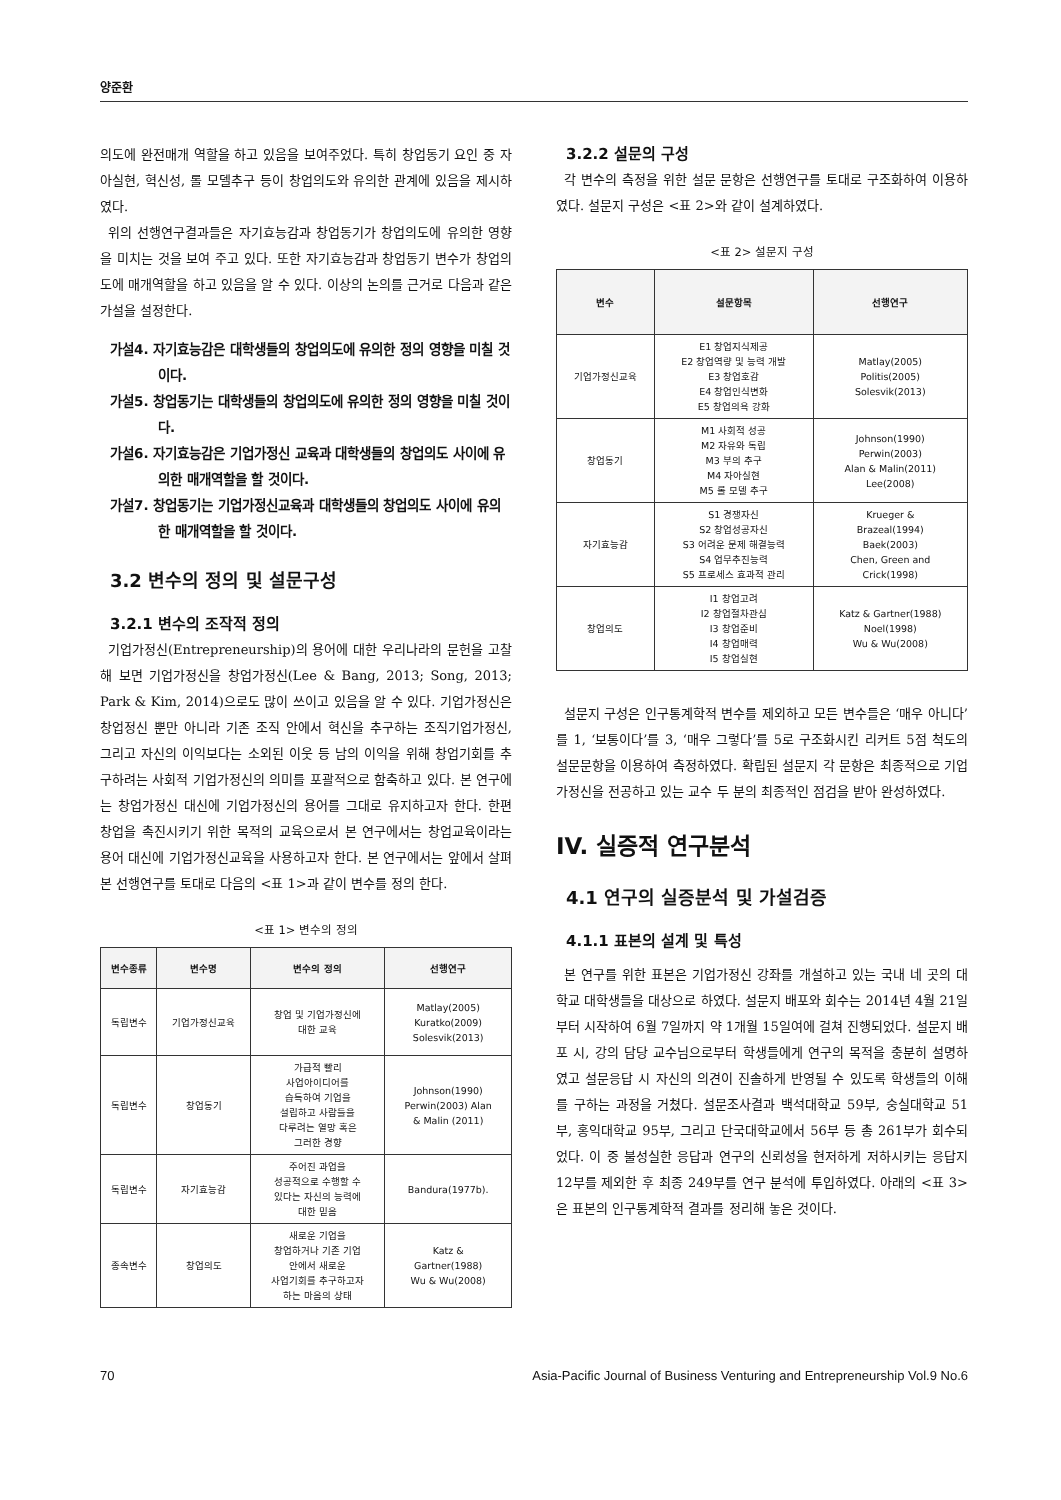양준환
의도에 완전매개 역할을 하고 있음을 보여주었다. 특히 창업동기 요인 중 자아실현, 혁신성, 롤 모델추구 등이 창업의도와 유의한 관계에 있음을 제시하였다.
위의 선행연구결과들은 자기효능감과 창업동기가 창업의도에 유의한 영향을 미치는 것을 보여 주고 있다. 또한 자기효능감과 창업동기 변수가 창업의도에 매개역할을 하고 있음을 알 수 있다. 이상의 논의를 근거로 다음과 같은 가설을 설정한다.
가설4. 자기효능감은 대학생들의 창업의도에 유의한 정의 영향을 미칠 것이다.
가설5. 창업동기는 대학생들의 창업의도에 유의한 정의 영향을 미칠 것이다.
가설6. 자기효능감은 기업가정신 교육과 대학생들의 창업의도 사이에 유의한 매개역할을 할 것이다.
가설7. 창업동기는 기업가정신교육과 대학생들의 창업의도 사이에 유의한 매개역할을 할 것이다.
3.2 변수의 정의 및 설문구성
3.2.1 변수의 조작적 정의
기업가정신(Entrepreneurship)의 용어에 대한 우리나라의 문헌을 고찰해 보면 기업가정신을 창업가정신(Lee & Bang, 2013; Song, 2013; Park & Kim, 2014)으로도 많이 쓰이고 있음을 알 수 있다. 기업가정신은 창업정신 뿐만 아니라 기존 조직 안에서 혁신을 추구하는 조직기업가정신, 그리고 자신의 이익보다는 소외된 이웃 등 남의 이익을 위해 창업기회를 추구하려는 사회적 기업가정신의 의미를 포괄적으로 함축하고 있다. 본 연구에는 창업가정신 대신에 기업가정신의 용어를 그대로 유지하고자 한다. 한편 창업을 촉진시키기 위한 목적의 교육으로서 본 연구에서는 창업교육이라는 용어 대신에 기업가정신교육을 사용하고자 한다. 본 연구에서는 앞에서 살펴본 선행연구를 토대로 다음의 <표 1>과 같이 변수를 정의 한다.
<표 1> 변수의 정의
| 변수종류 | 변수명 | 변수의 정의 | 선행연구 |
| --- | --- | --- | --- |
| 독립변수 | 기업가정신교육 | 창업 및 기업가정신에 대한 교육 | Matlay(2005) Kuratko(2009) Solesvik(2013) |
| 독립변수 | 창업동기 | 가급적 빨리 사업아이디어를 습득하여 기업을 설립하고 사람들을 다루려는 열망 혹은 그러한 경향 | Johnson(1990) Perwin(2003) Alan & Malin (2011) |
| 독립변수 | 자기효능감 | 주어진 과업을 성공적으로 수행할 수 있다는 자신의 능력에 대한 믿음 | Bandura(1977b). |
| 종속변수 | 창업의도 | 새로운 기업을 창업하거나 기존 기업 안에서 새로운 사업기회를 추구하고자 하는 마음의 상태 | Katz & Gartner(1988) Wu & Wu(2008) |
3.2.2 설문의 구성
각 변수의 측정을 위한 설문 문항은 선행연구를 토대로 구조화하여 이용하였다. 설문지 구성은 <표 2>와 같이 설계하였다.
<표 2> 설문지 구성
| 변수 | 설문항목 | 선행연구 |
| --- | --- | --- |
| 기업가정신교육 | E1 창업지식제공 E2 창업역량 및 능력 개발 E3 창업호감 E4 창업인식변화 E5 창업의욕 강화 | Matlay(2005) Politis(2005) Solesvik(2013) |
| 창업동기 | M1 사회적 성공 M2 자유와 독립 M3 부의 추구 M4 자아실현 M5 롤 모델 추구 | Johnson(1990) Perwin(2003) Alan & Malin(2011) Lee(2008) |
| 자기효능감 | S1 경쟁자신 S2 창업성공자신 S3 어려운 문제 해결능력 S4 업무추진능력 S5 프로세스 효과적 관리 | Krueger & Brazeal(1994) Baek(2003) Chen, Green and Crick(1998) |
| 창업의도 | I1 창업고려 I2 창업절차관심 I3 창업준비 I4 창업매력 I5 창업실현 | Katz & Gartner(1988) Noel(1998) Wu & Wu(2008) |
설문지 구성은 인구통계학적 변수를 제외하고 모든 변수들은 ‘매우 아니다’를 1, ‘보통이다’를 3, ‘매우 그렇다’를 5로 구조화시킨 리커트 5점 척도의 설문문항을 이용하여 측정하였다. 확립된 설문지 각 문항은 최종적으로 기업가정신을 전공하고 있는 교수 두 분의 최종적인 점검을 받아 완성하였다.
IV. 실증적 연구분석
4.1 연구의 실증분석 및 가설검증
4.1.1 표본의 설계 및 특성
본 연구를 위한 표본은 기업가정신 강좌를 개설하고 있는 국내 네 곳의 대학교 대학생들을 대상으로 하였다. 설문지 배포와 회수는 2014년 4월 21일부터 시작하여 6월 7일까지 약 1개월 15일여에 걸쳐 진행되었다. 설문지 배포 시, 강의 담당 교수님으로부터 학생들에게 연구의 목적을 충분히 설명하였고 설문응답 시 자신의 의견이 진솔하게 반영될 수 있도록 학생들의 이해를 구하는 과정을 거쳤다. 설문조사결과 백석대학교 59부, 숭실대학교 51부, 홍익대학교 95부, 그리고 단국대학교에서 56부 등 총 261부가 회수되었다. 이 중 불성실한 응답과 연구의 신뢰성을 현저하게 저하시키는 응답지 12부를 제외한 후 최종 249부를 연구 분석에 투입하였다. 아래의 <표 3>은 표본의 인구통계학적 결과를 정리해 놓은 것이다.
70 Asia-Pacific Journal of Business Venturing and Entrepreneurship Vol.9 No.6